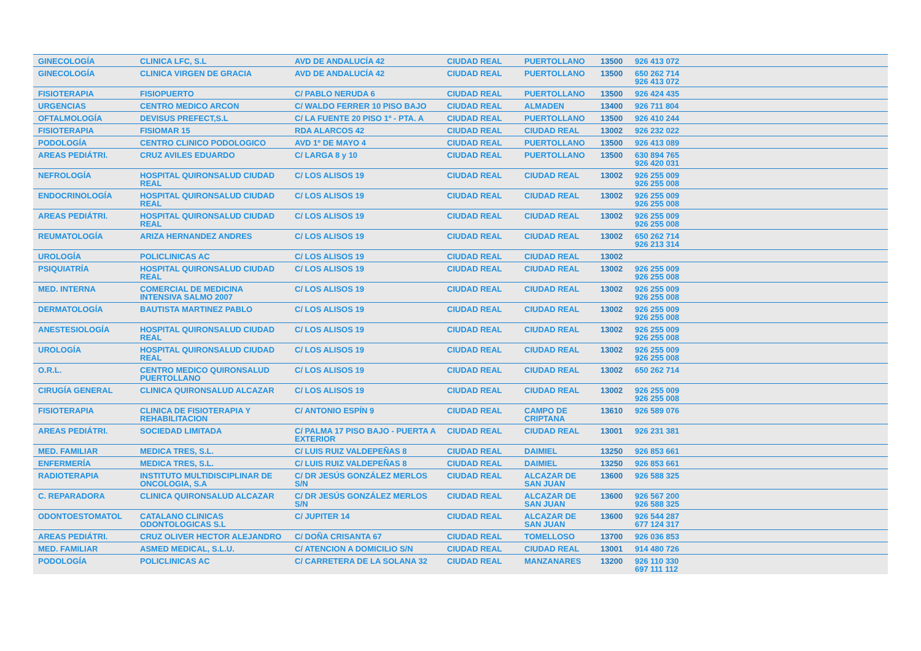| GINECOLOGÍA | CLINICA LFC, S.L | AVD DE ANDALUCÍA 42 | CIUDAD REAL | PUERTOLLANO | 13500 | 926 413 072 |
| GINECOLOGÍA | CLINICA VIRGEN DE GRACIA | AVD DE ANDALUCÍA 42 | CIUDAD REAL | PUERTOLLANO | 13500 | 650 262 714 926 413 072 |
| FISIOTERAPIA | FISIOPUERTO | C/ PABLO NERUDA 6 | CIUDAD REAL | PUERTOLLANO | 13500 | 926 424 435 |
| URGENCIAS | CENTRO MEDICO ARCON | C/ WALDO FERRER 10 PISO BAJO | CIUDAD REAL | ALMADEN | 13400 | 926 711 804 |
| OFTALMOLOGÍA | DEVISUS PREFECT,S.L | C/ LA FUENTE 20 PISO 1º - PTA. A | CIUDAD REAL | PUERTOLLANO | 13500 | 926 410 244 |
| FISIOTERAPIA | FISIOMAR 15 | RDA ALARCOS 42 | CIUDAD REAL | CIUDAD REAL | 13002 | 926 232 022 |
| PODOLOGÍA | CENTRO CLINICO PODOLOGICO | AVD 1º DE MAYO 4 | CIUDAD REAL | PUERTOLLANO | 13500 | 926 413 089 |
| AREAS PEDIÁTRI. | CRUZ AVILES EDUARDO | C/ LARGA 8 y 10 | CIUDAD REAL | PUERTOLLANO | 13500 | 630 894 765 926 420 031 |
| NEFROLOGÍA | HOSPITAL QUIRONSALUD CIUDAD REAL | C/ LOS ALISOS 19 | CIUDAD REAL | CIUDAD REAL | 13002 | 926 255 009 926 255 008 |
| ENDOCRINOLOGÍA | HOSPITAL QUIRONSALUD CIUDAD REAL | C/ LOS ALISOS 19 | CIUDAD REAL | CIUDAD REAL | 13002 | 926 255 009 926 255 008 |
| AREAS PEDIÁTRI. | HOSPITAL QUIRONSALUD CIUDAD REAL | C/ LOS ALISOS 19 | CIUDAD REAL | CIUDAD REAL | 13002 | 926 255 009 926 255 008 |
| REUMATOLOGÍA | ARIZA HERNANDEZ ANDRES | C/ LOS ALISOS 19 | CIUDAD REAL | CIUDAD REAL | 13002 | 650 262 714 926 213 314 |
| UROLOGÍA | POLICLINICAS AC | C/ LOS ALISOS 19 | CIUDAD REAL | CIUDAD REAL | 13002 | |
| PSIQUIATRÍA | HOSPITAL QUIRONSALUD CIUDAD REAL | C/ LOS ALISOS 19 | CIUDAD REAL | CIUDAD REAL | 13002 | 926 255 009 926 255 008 |
| MED. INTERNA | COMERCIAL DE MEDICINA INTENSIVA SALMO 2007 | C/ LOS ALISOS 19 | CIUDAD REAL | CIUDAD REAL | 13002 | 926 255 009 926 255 008 |
| DERMATOLOGÍA | BAUTISTA MARTINEZ PABLO | C/ LOS ALISOS 19 | CIUDAD REAL | CIUDAD REAL | 13002 | 926 255 009 926 255 008 |
| ANESTESIOLOGÍA | HOSPITAL QUIRONSALUD CIUDAD REAL | C/ LOS ALISOS 19 | CIUDAD REAL | CIUDAD REAL | 13002 | 926 255 009 926 255 008 |
| UROLOGÍA | HOSPITAL QUIRONSALUD CIUDAD REAL | C/ LOS ALISOS 19 | CIUDAD REAL | CIUDAD REAL | 13002 | 926 255 009 926 255 008 |
| O.R.L. | CENTRO MEDICO QUIRONSALUD PUERTOLLANO | C/ LOS ALISOS 19 | CIUDAD REAL | CIUDAD REAL | 13002 | 650 262 714 |
| CIRUGÍA GENERAL | CLINICA QUIRONSALUD ALCAZAR | C/ LOS ALISOS 19 | CIUDAD REAL | CIUDAD REAL | 13002 | 926 255 009 926 255 008 |
| FISIOTERAPIA | CLINICA DE FISIOTERAPIA Y REHABILITACION | C/ ANTONIO ESPÍN 9 | CIUDAD REAL | CAMPO DE CRIPTANA | 13610 | 926 589 076 |
| AREAS PEDIÁTRI. | SOCIEDAD LIMITADA | C/ PALMA 17 PISO BAJO - PUERTA A EXTERIOR | CIUDAD REAL | CIUDAD REAL | 13001 | 926 231 381 |
| MED. FAMILIAR | MEDICA TRES, S.L. | C/ LUIS RUIZ VALDEPEÑAS 8 | CIUDAD REAL | DAIMIEL | 13250 | 926 853 661 |
| ENFERMERÍA | MEDICA TRES, S.L. | C/ LUIS RUIZ VALDEPEÑAS 8 | CIUDAD REAL | DAIMIEL | 13250 | 926 853 661 |
| RADIOTERAPIA | INSTITUTO MULTIDISCIPLINAR DE ONCOLOGIA, S.A | C/ DR JESÚS GONZÁLEZ MERLOS S/N | CIUDAD REAL | ALCAZAR DE SAN JUAN | 13600 | 926 588 325 |
| C. REPARADORA | CLINICA QUIRONSALUD ALCAZAR | C/ DR JESÚS GONZÁLEZ MERLOS S/N | CIUDAD REAL | ALCAZAR DE SAN JUAN | 13600 | 926 567 200 926 588 325 |
| ODONTOESTOMATOL | CATALANO CLINICAS ODONTOLOGICAS S.L | C/ JUPITER 14 | CIUDAD REAL | ALCAZAR DE SAN JUAN | 13600 | 926 544 287 677 124 317 |
| AREAS PEDIÁTRI. | CRUZ OLIVER HECTOR ALEJANDRO | C/ DOÑA CRISANTA 67 | CIUDAD REAL | TOMELLOSO | 13700 | 926 036 853 |
| MED. FAMILIAR | ASMED MEDICAL, S.L.U. | C/ ATENCION A DOMICILIO S/N | CIUDAD REAL | CIUDAD REAL | 13001 | 914 480 726 |
| PODOLOGÍA | POLICLINICAS AC | C/ CARRETERA DE LA SOLANA 32 | CIUDAD REAL | MANZANARES | 13200 | 926 110 330 697 111 112 |